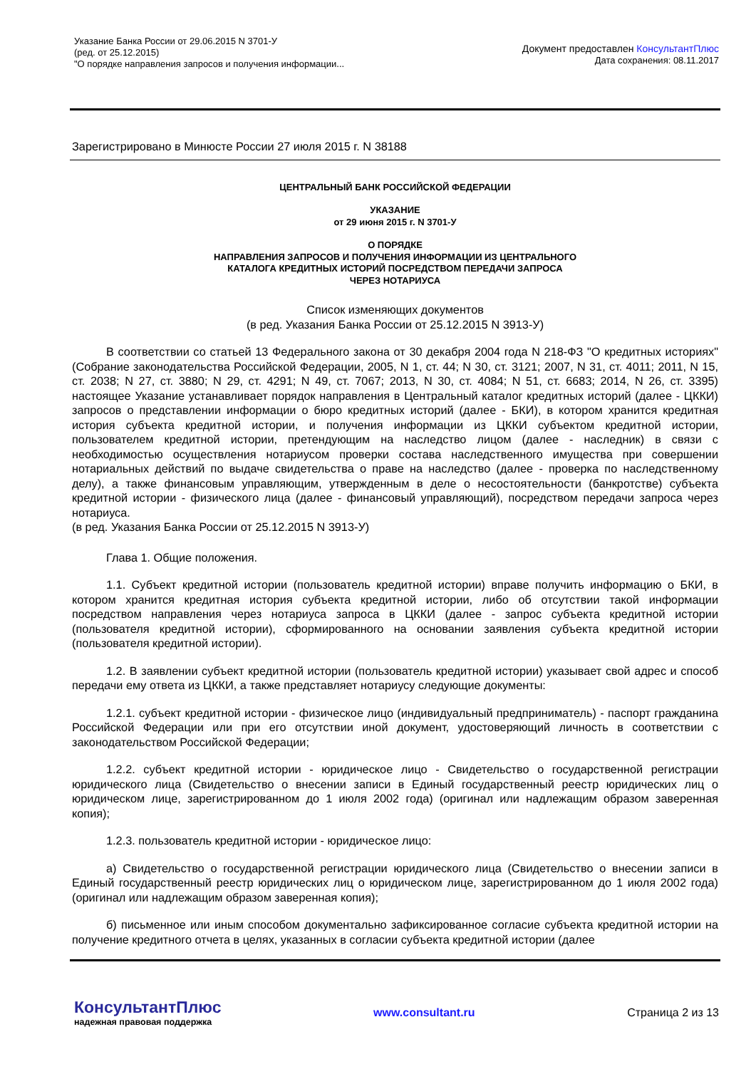Указание Банка России от 29.06.2015 N 3701-У
(ред. от 25.12.2015)
"О порядке направления запросов и получения информации...
Документ предоставлен КонсультантПлюс
Дата сохранения: 08.11.2017
Зарегистрировано в Минюсте России 27 июля 2015 г. N 38188
ЦЕНТРАЛЬНЫЙ БАНК РОССИЙСКОЙ ФЕДЕРАЦИИ
УКАЗАНИЕ
от 29 июня 2015 г. N 3701-У
О ПОРЯДКЕ
НАПРАВЛЕНИЯ ЗАПРОСОВ И ПОЛУЧЕНИЯ ИНФОРМАЦИИ ИЗ ЦЕНТРАЛЬНОГО
КАТАЛОГА КРЕДИТНЫХ ИСТОРИЙ ПОСРЕДСТВОМ ПЕРЕДАЧИ ЗАПРОСА
ЧЕРЕЗ НОТАРИУСА
Список изменяющих документов
(в ред. Указания Банка России от 25.12.2015 N 3913-У)
В соответствии со статьей 13 Федерального закона от 30 декабря 2004 года N 218-ФЗ "О кредитных историях" (Собрание законодательства Российской Федерации, 2005, N 1, ст. 44; N 30, ст. 3121; 2007, N 31, ст. 4011; 2011, N 15, ст. 2038; N 27, ст. 3880; N 29, ст. 4291; N 49, ст. 7067; 2013, N 30, ст. 4084; N 51, ст. 6683; 2014, N 26, ст. 3395) настоящее Указание устанавливает порядок направления в Центральный каталог кредитных историй (далее - ЦККИ) запросов о представлении информации о бюро кредитных историй (далее - БКИ), в котором хранится кредитная история субъекта кредитной истории, и получения информации из ЦККИ субъектом кредитной истории, пользователем кредитной истории, претендующим на наследство лицом (далее - наследник) в связи с необходимостью осуществления нотариусом проверки состава наследственного имущества при совершении нотариальных действий по выдаче свидетельства о праве на наследство (далее - проверка по наследственному делу), а также финансовым управляющим, утвержденным в деле о несостоятельности (банкротстве) субъекта кредитной истории - физического лица (далее - финансовый управляющий), посредством передачи запроса через нотариуса.
(в ред. Указания Банка России от 25.12.2015 N 3913-У)
Глава 1. Общие положения.
1.1. Субъект кредитной истории (пользователь кредитной истории) вправе получить информацию о БКИ, в котором хранится кредитная история субъекта кредитной истории, либо об отсутствии такой информации посредством направления через нотариуса запроса в ЦККИ (далее - запрос субъекта кредитной истории (пользователя кредитной истории), сформированного на основании заявления субъекта кредитной истории (пользователя кредитной истории).
1.2. В заявлении субъект кредитной истории (пользователь кредитной истории) указывает свой адрес и способ передачи ему ответа из ЦККИ, а также представляет нотариусу следующие документы:
1.2.1. субъект кредитной истории - физическое лицо (индивидуальный предприниматель) - паспорт гражданина Российской Федерации или при его отсутствии иной документ, удостоверяющий личность в соответствии с законодательством Российской Федерации;
1.2.2. субъект кредитной истории - юридическое лицо - Свидетельство о государственной регистрации юридического лица (Свидетельство о внесении записи в Единый государственный реестр юридических лиц о юридическом лице, зарегистрированном до 1 июля 2002 года) (оригинал или надлежащим образом заверенная копия);
1.2.3. пользователь кредитной истории - юридическое лицо:
а) Свидетельство о государственной регистрации юридического лица (Свидетельство о внесении записи в Единый государственный реестр юридических лиц о юридическом лице, зарегистрированном до 1 июля 2002 года) (оригинал или надлежащим образом заверенная копия);
б) письменное или иным способом документально зафиксированное согласие субъекта кредитной истории на получение кредитного отчета в целях, указанных в согласии субъекта кредитной истории (далее
КонсультантПлюс
надежная правовая поддержка
www.consultant.ru Страница 2 из 13